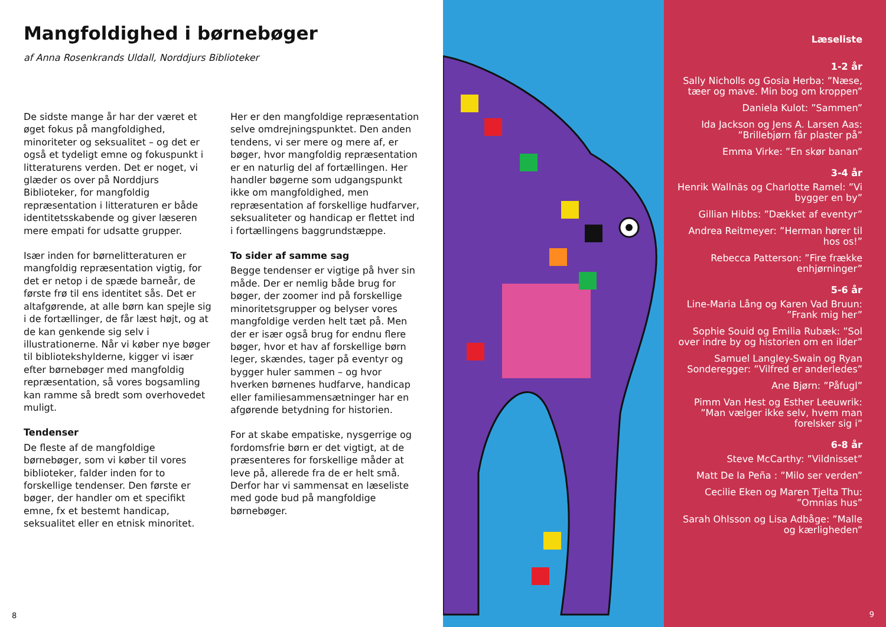Mangfoldighed i børnebøger
af Anna Rosenkrands Uldall, Norddjurs Biblioteker
De sidste mange år har der været et øget fokus på mangfoldighed, minoriteter og seksualitet – og det er også et tydeligt emne og fokuspunkt i litteraturens verden. Det er noget, vi glæder os over på Norddjurs Biblioteker, for mangfoldig repræsentation i litteraturen er både identitetsskabende og giver læseren mere empati for udsatte grupper.
Især inden for børnelitteraturen er mangfoldig repræsentation vigtig, for det er netop i de spæde barneår, de første frø til ens identitet sås. Det er altafgørende, at alle børn kan spejle sig i de fortællinger, de får læst højt, og at de kan genkende sig selv i illustrationerne. Når vi køber nye bøger til bibliotekshylderne, kigger vi især efter børnebøger med mangfoldig repræsentation, så vores bogsamling kan ramme så bredt som overhovedet muligt.
Tendenser
De fleste af de mangfoldige børnebøger, som vi køber til vores biblioteker, falder inden for to forskellige tendenser. Den første er bøger, der handler om et specifikt emne, fx et bestemt handicap, seksualitet eller en etnisk minoritet. Her er den mangfoldige repræsentation selve omdrejningspunktet. Den anden tendens, vi ser mere og mere af, er bøger, hvor mangfoldig repræsentation er en naturlig del af fortællingen. Her handler bøgerne som udgangspunkt ikke om mangfoldighed, men repræsentation af forskellige hudfarver, seksualiteter og handicap er flettet ind i fortællingens baggrundstæppe.
To sider af samme sag
Begge tendenser er vigtige på hver sin måde. Der er nemlig både brug for bøger, der zoomer ind på forskellige minoritetsgrupper og belyser vores mangfoldige verden helt tæt på. Men der er især også brug for endnu flere bøger, hvor et hav af forskellige børn leger, skændes, tager på eventyr og bygger huler sammen – og hvor hverken børnenes hudfarve, handicap eller familiesammensætninger har en afgørende betydning for historien.
For at skabe empatiske, nysgerrige og fordomsfrie børn er det vigtigt, at de præsenteres for forskellige måder at leve på, allerede fra de er helt små. Derfor har vi sammensat en læseliste med gode bud på mangfoldige børnebøger.
8
Læseliste
1-2 år
Sally Nicholls og Gosia Herba: ”Næse, tæer og mave. Min bog om kroppen”
Daniela Kulot: ”Sammen”
Ida Jackson og Jens A. Larsen Aas: ”Brillebjørn får plaster på”
Emma Virke: ”En skør banan”
3-4 år
Henrik Wallnäs og Charlotte Ramel: ”Vi bygger en by”
Gillian Hibbs: ”Dækket af eventyr”
Andrea Reitmeyer: ”Herman hører til hos os!”
Rebecca Patterson: ”Fire frække enhjørninger”
5-6 år
Line-Maria Lång og Karen Vad Bruun: ”Frank mig her”
Sophie Souid og Emilia Rubæk: ”Sol over indre by og historien om en ilder”
Samuel Langley-Swain og Ryan Sonderegger: ”Vilfred er anderledes”
Ane Bjørn: ”Påfugl”
Pimm Van Hest og Esther Leeuwrik: ”Man vælger ikke selv, hvem man forelsker sig i”
6-8 år
Steve McCarthy: ”Vildnisset”
Matt De la Peña : ”Milo ser verden”
Cecilie Eken og Maren Tjelta Thu: ”Omnias hus”
Sarah Ohlsson og Lisa Adbåge: ”Malle og kærligheden”
9